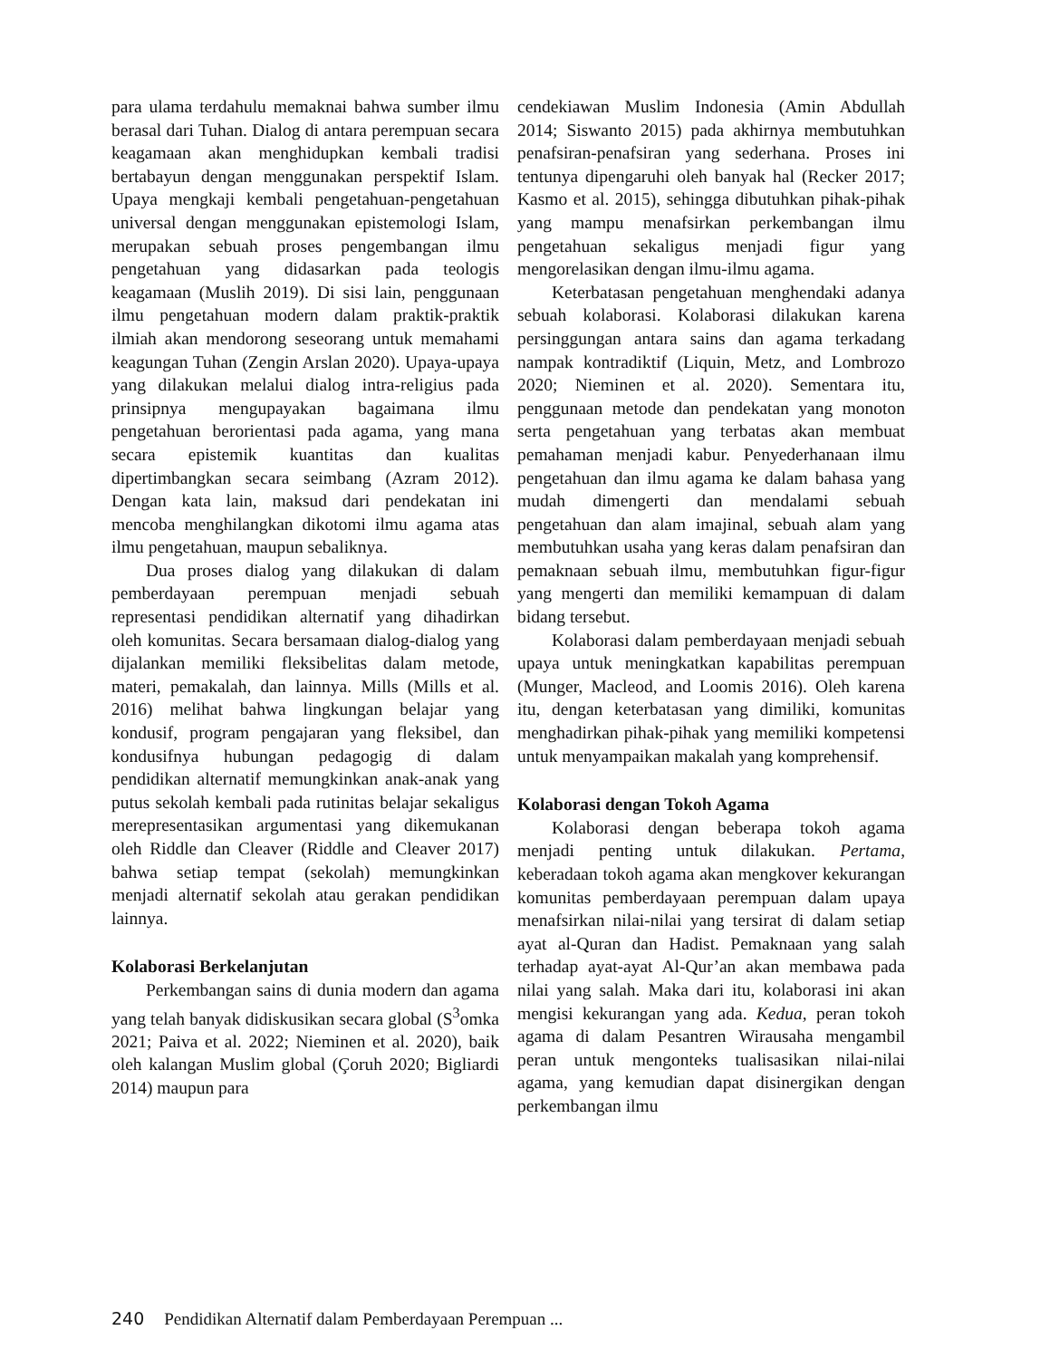para ulama terdahulu memaknai bahwa sumber ilmu berasal dari Tuhan. Dialog di antara perempuan secara keagamaan akan menghidupkan kembali tradisi bertabayun dengan menggunakan perspektif Islam. Upaya mengkaji kembali pengetahuan-pengetahuan universal dengan menggunakan epistemologi Islam, merupakan sebuah proses pengembangan ilmu pengetahuan yang didasarkan pada teologis keagamaan (Muslih 2019). Di sisi lain, penggunaan ilmu pengetahuan modern dalam praktik-praktik ilmiah akan mendorong seseorang untuk memahami keagungan Tuhan (Zengin Arslan 2020). Upaya-upaya yang dilakukan melalui dialog intra-religius pada prinsipnya mengupayakan bagaimana ilmu pengetahuan berorientasi pada agama, yang mana secara epistemik kuantitas dan kualitas dipertimbangkan secara seimbang (Azram 2012). Dengan kata lain, maksud dari pendekatan ini mencoba menghilangkan dikotomi ilmu agama atas ilmu pengetahuan, maupun sebaliknya.
Dua proses dialog yang dilakukan di dalam pemberdayaan perempuan menjadi sebuah representasi pendidikan alternatif yang dihadirkan oleh komunitas. Secara bersamaan dialog-dialog yang dijalankan memiliki fleksibelitas dalam metode, materi, pemakalah, dan lainnya. Mills (Mills et al. 2016) melihat bahwa lingkungan belajar yang kondusif, program pengajaran yang fleksibel, dan kondusifnya hubungan pedagogig di dalam pendidikan alternatif memungkinkan anak-anak yang putus sekolah kembali pada rutinitas belajar sekaligus merepresentasikan argumentasi yang dikemukanan oleh Riddle dan Cleaver (Riddle and Cleaver 2017) bahwa setiap tempat (sekolah) memungkinkan menjadi alternatif sekolah atau gerakan pendidikan lainnya.
Kolaborasi Berkelanjutan
Perkembangan sains di dunia modern dan agama yang telah banyak didiskusikan secara global (S<sup>3</sup>omka 2021; Paiva et al. 2022; Nieminen et al. 2020), baik oleh kalangan Muslim global (Çoruh 2020; Bigliardi 2014) maupun para
cendekiawan Muslim Indonesia (Amin Abdullah 2014; Siswanto 2015) pada akhirnya membutuhkan penafsiran-penafsiran yang sederhana. Proses ini tentunya dipengaruhi oleh banyak hal (Recker 2017; Kasmo et al. 2015), sehingga dibutuhkan pihak-pihak yang mampu menafsirkan perkembangan ilmu pengetahuan sekaligus menjadi figur yang mengorelasikan dengan ilmu-ilmu agama.
Keterbatasan pengetahuan menghendaki adanya sebuah kolaborasi. Kolaborasi dilakukan karena persinggungan antara sains dan agama terkadang nampak kontradiktif (Liquin, Metz, and Lombrozo 2020; Nieminen et al. 2020). Sementara itu, penggunaan metode dan pendekatan yang monoton serta pengetahuan yang terbatas akan membuat pemahaman menjadi kabur. Penyederhanaan ilmu pengetahuan dan ilmu agama ke dalam bahasa yang mudah dimengerti dan mendalami sebuah pengetahuan dan alam imajinal, sebuah alam yang membutuhkan usaha yang keras dalam penafsiran dan pemaknaan sebuah ilmu, membutuhkan figur-figur yang mengerti dan memiliki kemampuan di dalam bidang tersebut.
Kolaborasi dalam pemberdayaan menjadi sebuah upaya untuk meningkatkan kapabilitas perempuan (Munger, Macleod, and Loomis 2016). Oleh karena itu, dengan keterbatasan yang dimiliki, komunitas menghadirkan pihak-pihak yang memiliki kompetensi untuk menyampaikan makalah yang komprehensif.
Kolaborasi dengan Tokoh Agama
Kolaborasi dengan beberapa tokoh agama menjadi penting untuk dilakukan. Pertama, keberadaan tokoh agama akan mengkover kekurangan komunitas pemberdayaan perempuan dalam upaya menafsirkan nilai-nilai yang tersirat di dalam setiap ayat al-Quran dan Hadist. Pemaknaan yang salah terhadap ayat-ayat Al-Qur’an akan membawa pada nilai yang salah. Maka dari itu, kolaborasi ini akan mengisi kekurangan yang ada. Kedua, peran tokoh agama di dalam Pesantren Wirausaha mengambil peran untuk mengonteks tualisasikan nilai-nilai agama, yang kemudian dapat disinergikan dengan perkembangan ilmu
240 Pendidikan Alternatif dalam Pemberdayaan Perempuan ...